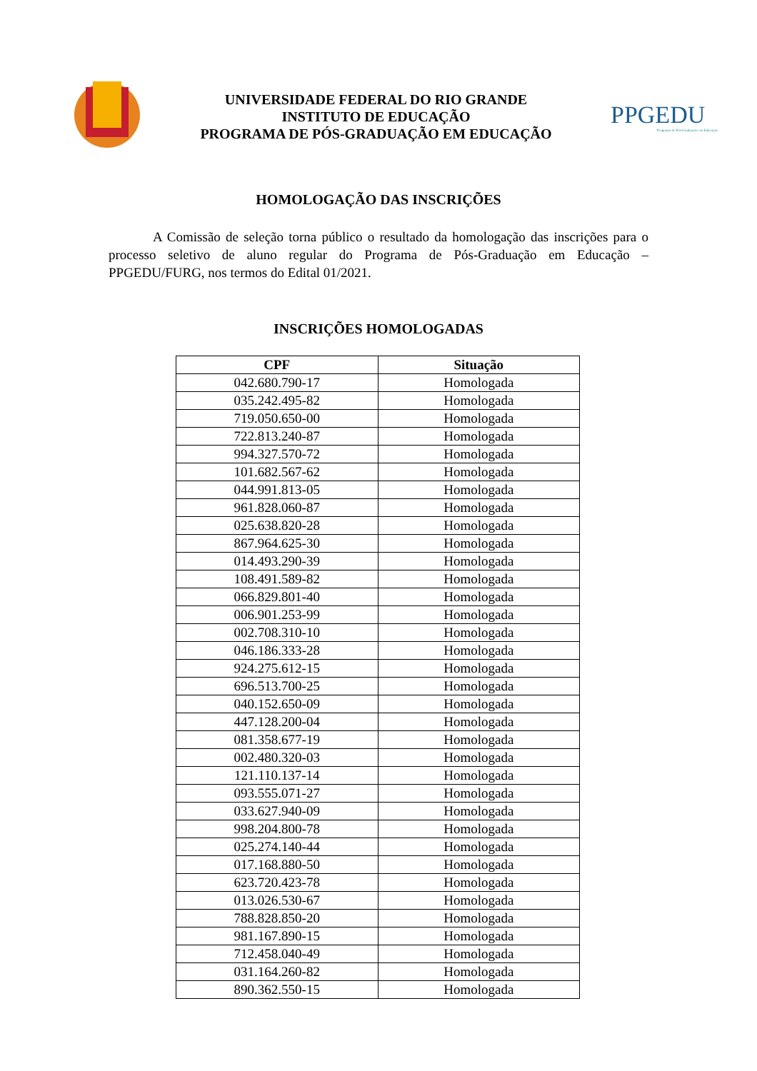UNIVERSIDADE FEDERAL DO RIO GRANDE
INSTITUTO DE EDUCAÇÃO
PROGRAMA DE PÓS-GRADUAÇÃO EM EDUCAÇÃO
PPGEDU
Programa de Pós-Graduação em Educação
HOMOLOGAÇÃO DAS INSCRIÇÕES
A Comissão de seleção torna público o resultado da homologação das inscrições para o processo seletivo de aluno regular do Programa de Pós-Graduação em Educação – PPGEDU/FURG, nos termos do Edital 01/2021.
INSCRIÇÕES HOMOLOGADAS
| CPF | Situação |
| --- | --- |
| 042.680.790-17 | Homologada |
| 035.242.495-82 | Homologada |
| 719.050.650-00 | Homologada |
| 722.813.240-87 | Homologada |
| 994.327.570-72 | Homologada |
| 101.682.567-62 | Homologada |
| 044.991.813-05 | Homologada |
| 961.828.060-87 | Homologada |
| 025.638.820-28 | Homologada |
| 867.964.625-30 | Homologada |
| 014.493.290-39 | Homologada |
| 108.491.589-82 | Homologada |
| 066.829.801-40 | Homologada |
| 006.901.253-99 | Homologada |
| 002.708.310-10 | Homologada |
| 046.186.333-28 | Homologada |
| 924.275.612-15 | Homologada |
| 696.513.700-25 | Homologada |
| 040.152.650-09 | Homologada |
| 447.128.200-04 | Homologada |
| 081.358.677-19 | Homologada |
| 002.480.320-03 | Homologada |
| 121.110.137-14 | Homologada |
| 093.555.071-27 | Homologada |
| 033.627.940-09 | Homologada |
| 998.204.800-78 | Homologada |
| 025.274.140-44 | Homologada |
| 017.168.880-50 | Homologada |
| 623.720.423-78 | Homologada |
| 013.026.530-67 | Homologada |
| 788.828.850-20 | Homologada |
| 981.167.890-15 | Homologada |
| 712.458.040-49 | Homologada |
| 031.164.260-82 | Homologada |
| 890.362.550-15 | Homologada |